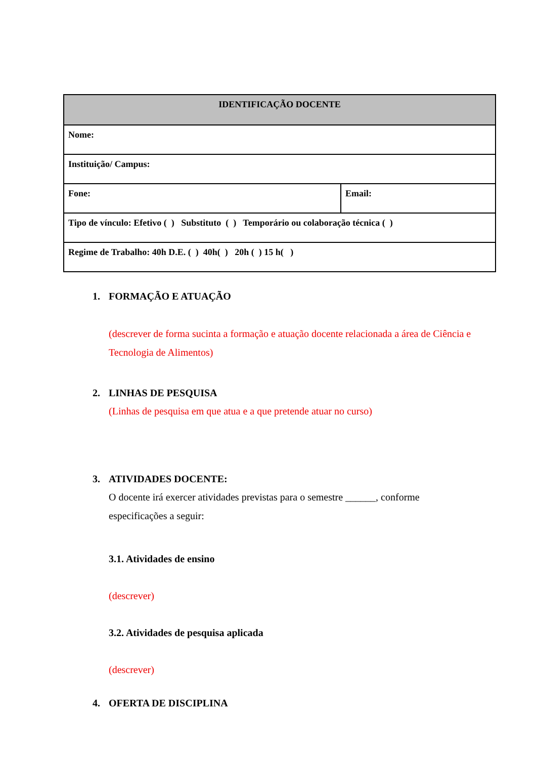| IDENTIFICAÇÃO DOCENTE | |
| --- | --- |
| Nome: | |
| Instituição/ Campus: | |
| Fone: | Email: |
| Tipo de vínculo: Efetivo ( ) Substituto ( ) Temporário ou colaboração técnica ( ) | |
| Regime de Trabalho: 40h D.E. ( ) 40h( ) 20h ( ) 15 h( ) | |
1. FORMAÇÃO E ATUAÇÃO
(descrever de forma sucinta a formação e atuação docente relacionada a área de Ciência e Tecnologia de Alimentos)
2. LINHAS DE PESQUISA
(Linhas de pesquisa em que atua e a que pretende atuar no curso)
3. ATIVIDADES DOCENTE:
O docente irá exercer atividades previstas para o semestre ______, conforme
especificações a seguir:
3.1. Atividades de ensino
(descrever)
3.2. Atividades de pesquisa aplicada
(descrever)
4. OFERTA DE DISCIPLINA